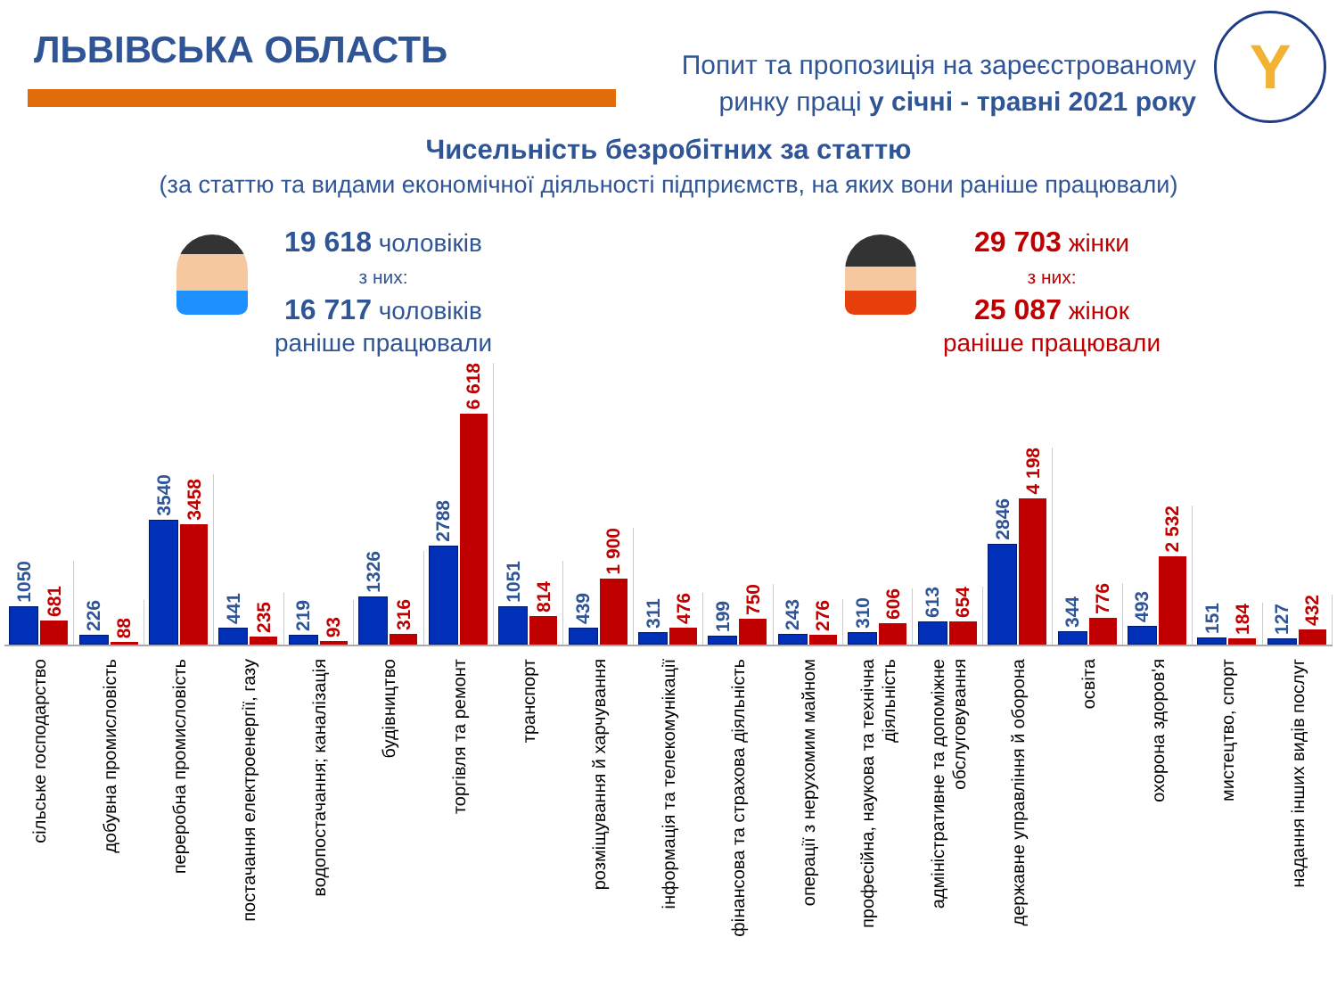ЛЬВІВСЬКА ОБЛАСТЬ
Попит та пропозиція на зареєстрованому
ринку праці у січні - травні 2021 року
Y
Чисельність безробітних за статтю
(за статтю та видами економічної діяльності підприємств, на яких вони раніше працювали)
19 618 чоловіків
з них:
16 717 чоловіків
раніше працювали
29 703 жінки
з них:
25 087 жінок
раніше працювали
1050
681
226
88
3540
3458
441
235
219
93
1326
316
2788
6 618
1051
814
439
1 900
311
476
199
750
243
276
310
606
613
654
2846
4 198
344
776
493
2 532
151
184
127
432
сільське господарство
добувна промисловість
переробна промисловість
постачання електроенергії, газу
водопостачання; каналізація
будівництво
торгівля та ремонт
транспорт
розміщування й харчування
інформація та телекомунікації
фінансова та страхова діяльність
операції з нерухомим майном
професійна, наукова та технічна діяльність
адміністративне та допоміжне обслуговування
державне управління й оборона
освіта
охорона здоров'я
мистецтво, спорт
надання інших видів послуг